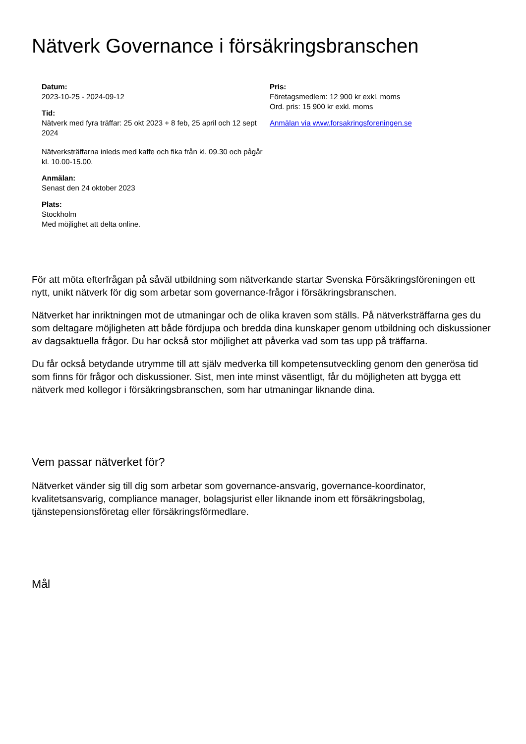Nätverk Governance i försäkringsbranschen
Datum:
2023-10-25 - 2024-09-12
Tid:
Nätverk med fyra träffar: 25 okt 2023 + 8 feb, 25 april och 12 sept 2024
Nätverksträffarna inleds med kaffe och fika från kl. 09.30 och pågår kl. 10.00-15.00.
Anmälan:
Senast den 24 oktober 2023
Plats:
Stockholm
Med möjlighet att delta online.
Pris:
Företagsmedlem: 12 900 kr exkl. moms
Ord. pris: 15 900 kr exkl. moms
Anmälan via www.forsakringsforeningen.se
För att möta efterfrågan på såväl utbildning som nätverkande startar Svenska Försäkringsföreningen ett nytt, unikt nätverk för dig som arbetar som governance-frågor i försäkringsbranschen.
Nätverket har inriktningen mot de utmaningar och de olika kraven som ställs. På nätverksträffarna ges du som deltagare möjligheten att både fördjupa och bredda dina kunskaper genom utbildning och diskussioner av dagsaktuella frågor. Du har också stor möjlighet att påverka vad som tas upp på träffarna.
Du får också betydande utrymme till att själv medverka till kompetensutveckling genom den generösa tid som finns för frågor och diskussioner. Sist, men inte minst väsentligt, får du möjligheten att bygga ett nätverk med kollegor i försäkringsbranschen, som har utmaningar liknande dina.
Vem passar nätverket för?
Nätverket vänder sig till dig som arbetar som governance-ansvarig, governance-koordinator, kvalitetsansvarig, compliance manager, bolagsjurist eller liknande inom ett försäkringsbolag, tjänstepensionsföretag eller försäkringsförmedlare.
Mål